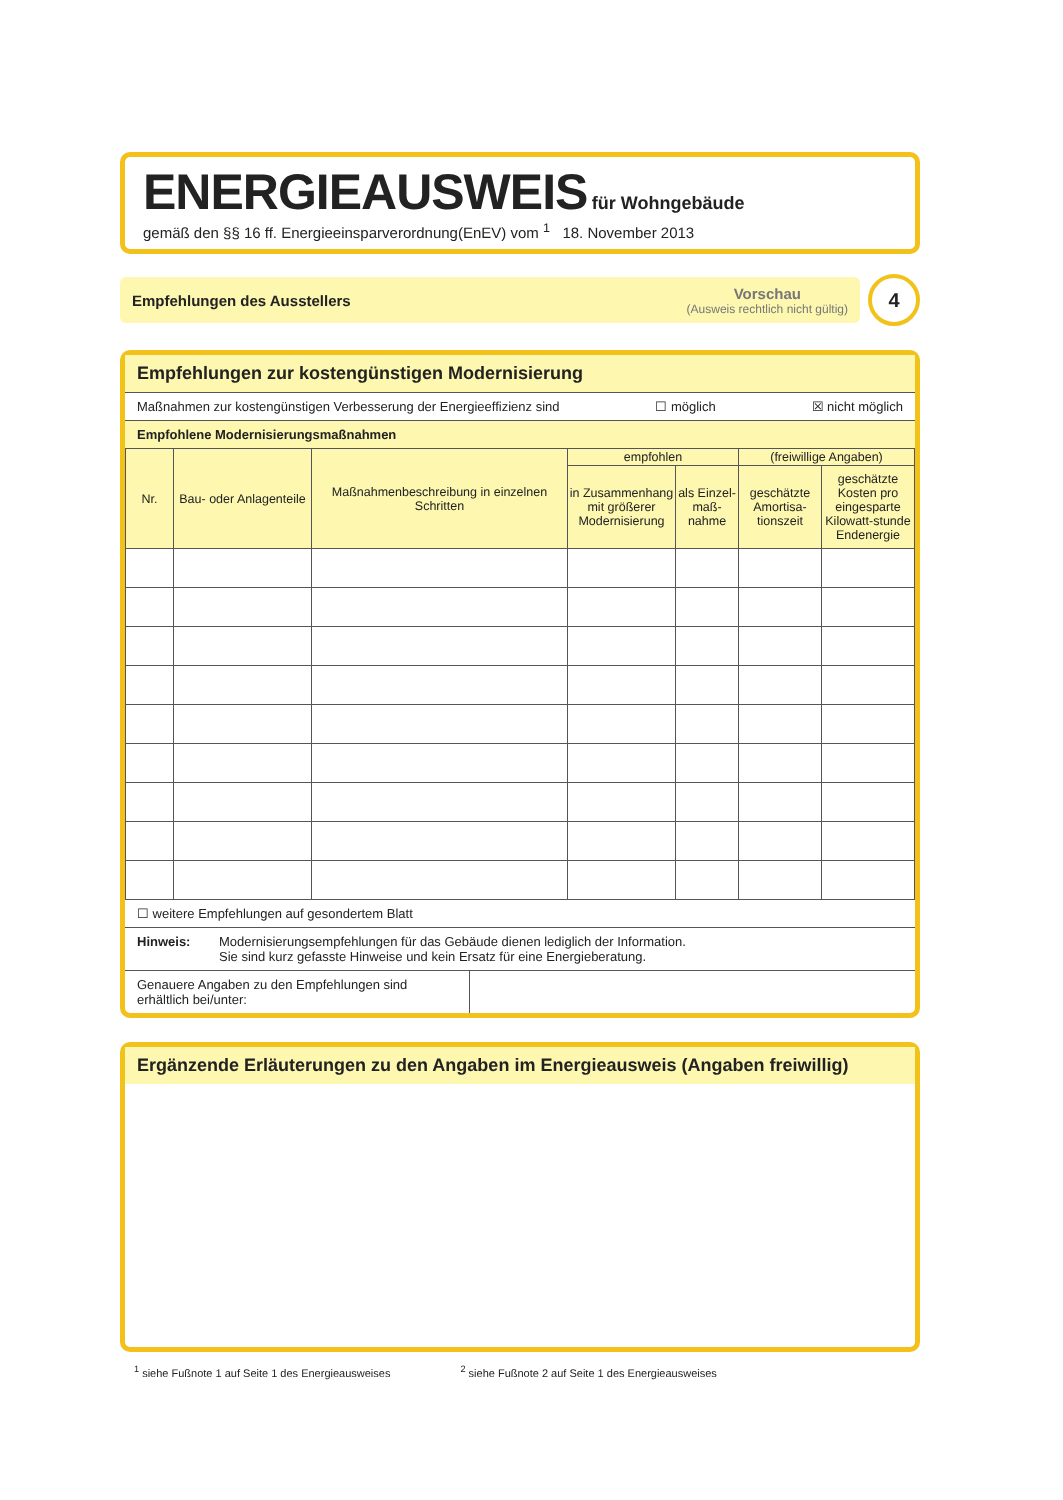ENERGIEAUSWEIS für Wohngebäude
gemäß den §§ 16 ff. Energieeinsparverordnung(EnEV) vom <sup>1</sup> 18. November 2013
Empfehlungen des Ausstellers
Vorschau
(Ausweis rechtlich nicht gültig)
4
Empfehlungen zur kostengünstigen Modernisierung
Maßnahmen zur kostengünstigen Verbesserung der Energieeffizienz sind ☐ möglich ☒ nicht möglich
Empfohlene Modernisierungsmaßnahmen
| Nr. | Bau- oder Anlagenteile | Maßnahmenbeschreibung in einzelnen Schritten | empfohlen | | (freiwillige Angaben) | |
| --- | --- | --- | --- | --- | --- | --- |
| | | | in Zusammenhang mit größerer Modernisierung | als Einzel-maß-nahme | geschätzte Amortisa-tionszeit | geschätzte Kosten pro eingesparte Kilowatt-stunde Endenergie |
☐ weitere Empfehlungen auf gesondertem Blatt
Hinweis: Modernisierungsempfehlungen für das Gebäude dienen lediglich der Information.
Sie sind kurz gefasste Hinweise und kein Ersatz für eine Energieberatung.
Genauere Angaben zu den Empfehlungen sind erhältlich bei/unter:
Ergänzende Erläuterungen zu den Angaben im Energieausweis (Angaben freiwillig)
<sup>1</sup> siehe Fußnote 1 auf Seite 1 des Energieausweises <sup>2</sup> siehe Fußnote 2 auf Seite 1 des Energieausweises